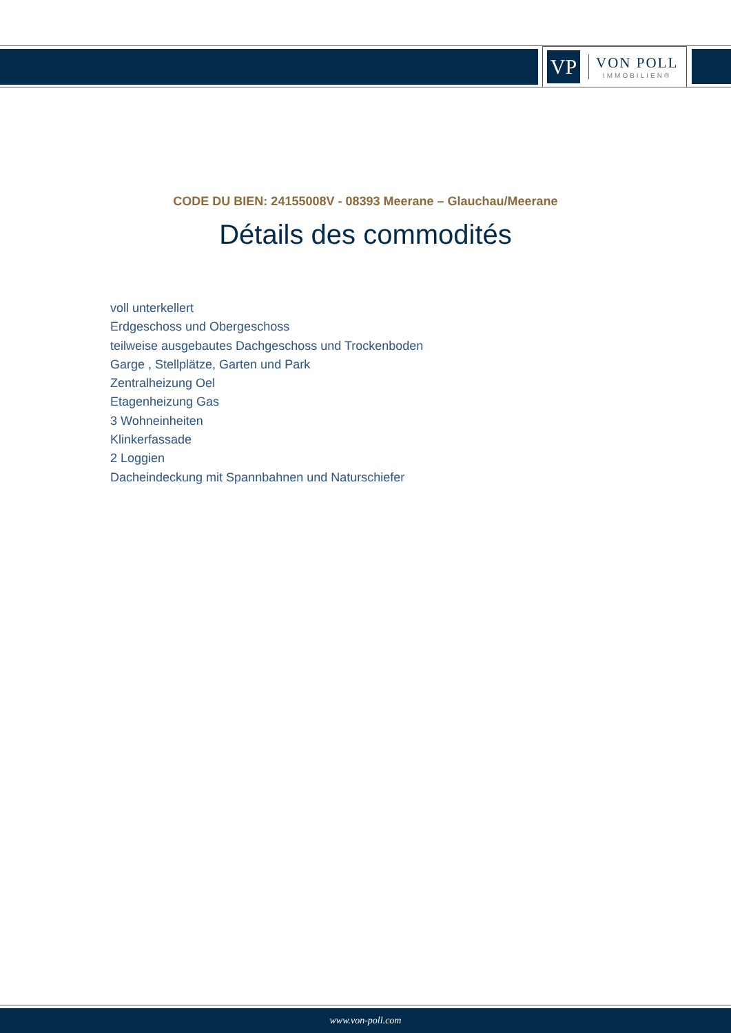VP
VON POLL
IMMOBILIEN®
CODE DU BIEN: 24155008V - 08393 Meerane – Glauchau/Meerane
Détails des commodités
voll unterkellert
Erdgeschoss und Obergeschoss
teilweise ausgebautes Dachgeschoss und Trockenboden
Garge , Stellplätze, Garten und Park
Zentralheizung Oel
Etagenheizung Gas
3 Wohneinheiten
Klinkerfassade
2 Loggien
Dacheindeckung mit Spannbahnen und Naturschiefer
www.von-poll.com